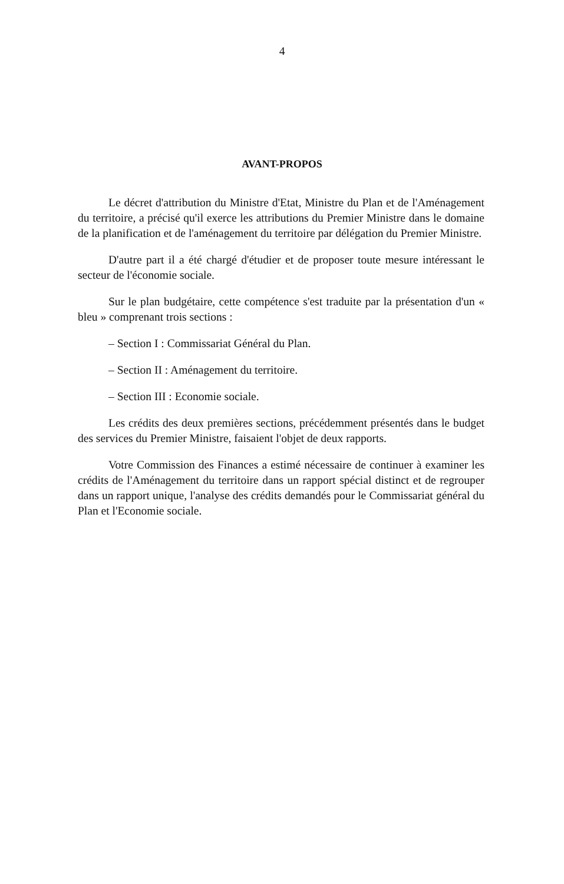4
AVANT-PROPOS
Le décret d'attribution du Ministre d'Etat, Ministre du Plan et de l'Aménagement du territoire, a précisé qu'il exerce les attributions du Premier Ministre dans le domaine de la planification et de l'aménagement du territoire par délégation du Premier Ministre.
D'autre part il a été chargé d'étudier et de proposer toute mesure intéressant le secteur de l'économie sociale.
Sur le plan budgétaire, cette compétence s'est traduite par la présentation d'un « bleu » comprenant trois sections :
– Section I : Commissariat Général du Plan.
– Section II : Aménagement du territoire.
– Section III : Economie sociale.
Les crédits des deux premières sections, précédemment présentés dans le budget des services du Premier Ministre, faisaient l'objet de deux rapports.
Votre Commission des Finances a estimé nécessaire de continuer à examiner les crédits de l'Aménagement du territoire dans un rapport spécial distinct et de regrouper dans un rapport unique, l'analyse des crédits demandés pour le Commissariat général du Plan et l'Economie sociale.